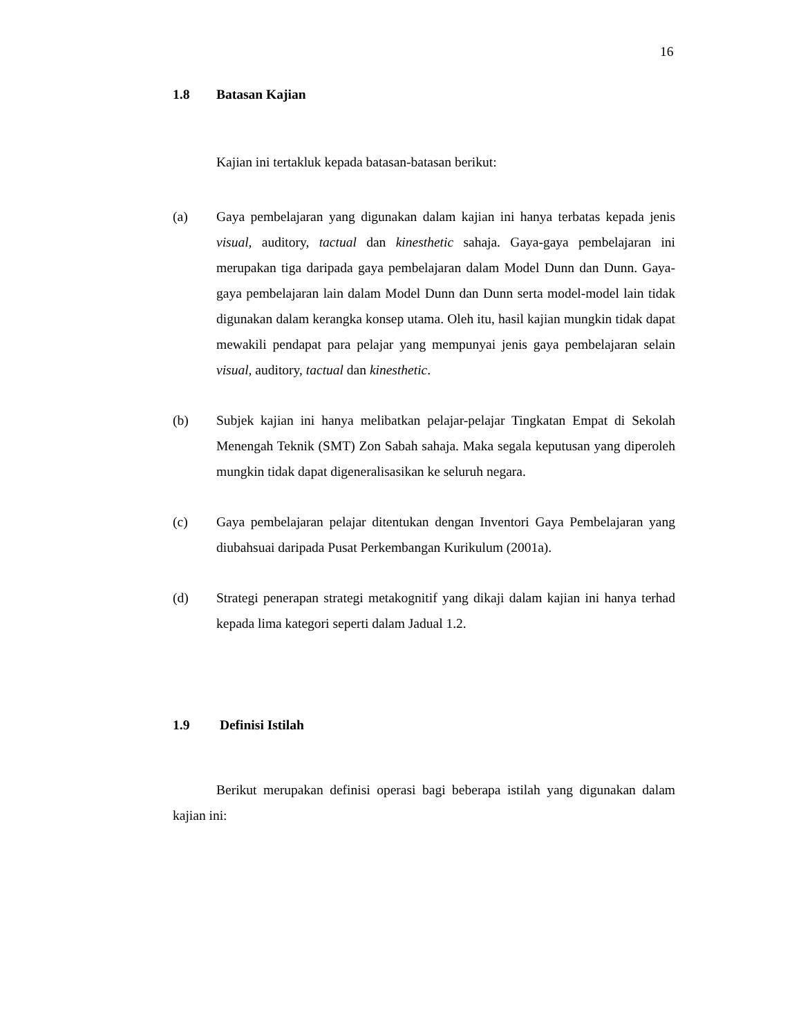16
1.8 Batasan Kajian
Kajian ini tertakluk kepada batasan-batasan berikut:
(a) Gaya pembelajaran yang digunakan dalam kajian ini hanya terbatas kepada jenis visual, auditory, tactual dan kinesthetic sahaja. Gaya-gaya pembelajaran ini merupakan tiga daripada gaya pembelajaran dalam Model Dunn dan Dunn. Gaya-gaya pembelajaran lain dalam Model Dunn dan Dunn serta model-model lain tidak digunakan dalam kerangka konsep utama. Oleh itu, hasil kajian mungkin tidak dapat mewakili pendapat para pelajar yang mempunyai jenis gaya pembelajaran selain visual, auditory, tactual dan kinesthetic.
(b) Subjek kajian ini hanya melibatkan pelajar-pelajar Tingkatan Empat di Sekolah Menengah Teknik (SMT) Zon Sabah sahaja. Maka segala keputusan yang diperoleh mungkin tidak dapat digeneralisasikan ke seluruh negara.
(c) Gaya pembelajaran pelajar ditentukan dengan Inventori Gaya Pembelajaran yang diubahsuai daripada Pusat Perkembangan Kurikulum (2001a).
(d) Strategi penerapan strategi metakognitif yang dikaji dalam kajian ini hanya terhad kepada lima kategori seperti dalam Jadual 1.2.
1.9 Definisi Istilah
Berikut merupakan definisi operasi bagi beberapa istilah yang digunakan dalam kajian ini: